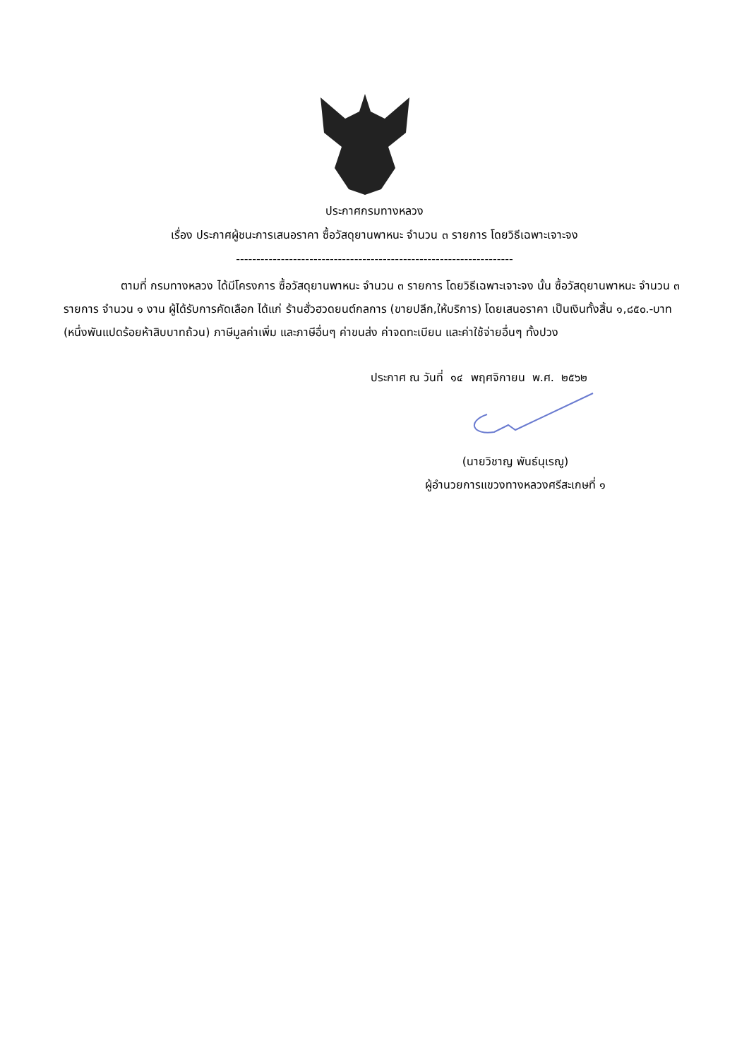ประกาศกรมทางหลวง
เรื่อง ประกาศผู้ชนะการเสนอราคา ซื้อวัสดุยานพาหนะ จำนวน ๓ รายการ โดยวิธีเฉพาะเจาะจง
--------------------------------------------------------------------
ตามที่ กรมทางหลวง ได้มีโครงการ ซื้อวัสดุยานพาหนะ จำนวน ๓ รายการ โดยวิธีเฉพาะเจาะจง นั้น ซื้อวัสดุยานพาหนะ จำนวน ๓ รายการ จำนวน ๑ งาน ผู้ได้รับการคัดเลือก ได้แก่ ร้านฮั่วฮวดยนต์กลการ (ขายปลีก,ให้บริการ) โดยเสนอราคา เป็นเงินทั้งสิ้น ๑,๘๕๐.-บาท (หนึ่งพันแปดร้อยห้าสิบบาทถ้วน) ภาษีมูลค่าเพิ่ม และภาษีอื่นๆ ค่าขนส่ง ค่าจดทะเบียน และค่าใช้จ่ายอื่นๆ ทั้งปวง
ประกาศ ณ วันที่ ๑๔ พฤศจิกายน พ.ศ. ๒๕๖๒
(นายวิชาญ พันธ์นุเรญู)
ผู้อำนวยการแขวงทางหลวงศรีสะเกษที่ ๑